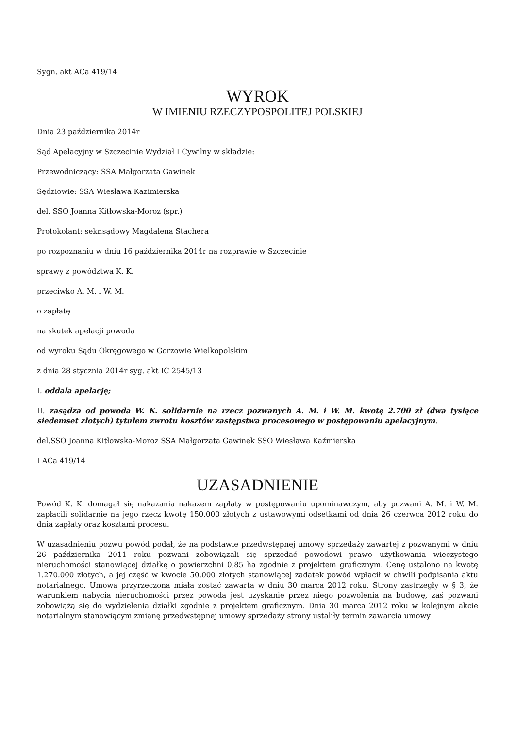Sygn. akt ACa 419/14
WYROK
W IMIENIU RZECZYPOSPOLITEJ POLSKIEJ
Dnia 23 października 2014r
Sąd Apelacyjny w Szczecinie Wydział I Cywilny w składzie:
Przewodniczący: SSA Małgorzata Gawinek
Sędziowie: SSA Wiesława Kazimierska
del. SSO Joanna Kitłowska-Moroz (spr.)
Protokolant: sekr.sądowy Magdalena Stachera
po rozpoznaniu w dniu 16 października 2014r na rozprawie w Szczecinie
sprawy z powództwa K. K.
przeciwko A. M. i W. M.
o zapłatę
na skutek apelacji powoda
od wyroku Sądu Okręgowego w Gorzowie Wielkopolskim
z dnia 28 stycznia 2014r syg. akt IC 2545/13
I. oddala apelację;
II. zasądza od powoda W. K. solidarnie na rzecz pozwanych A. M. i W. M. kwotę 2.700 zł (dwa tysiące siedemset złotych) tytułem zwrotu kosztów zastępstwa procesowego w postępowaniu apelacyjnym.
del.SSO Joanna Kitłowska-Moroz SSA Małgorzata Gawinek SSO Wiesława Kaźmierska
I ACa 419/14
UZASADNIENIE
Powód K. K. domagał się nakazania nakazem zapłaty w postępowaniu upominawczym, aby pozwani A. M. i W. M. zapłacili solidarnie na jego rzecz kwotę 150.000 złotych z ustawowymi odsetkami od dnia 26 czerwca 2012 roku do dnia zapłaty oraz kosztami procesu.
W uzasadnieniu pozwu powód podał, że na podstawie przedwstępnej umowy sprzedaży zawartej z pozwanymi w dniu 26 października 2011 roku pozwani zobowiązali się sprzedać powodowi prawo użytkowania wieczystego nieruchomości stanowiącej działkę o powierzchni 0,85 ha zgodnie z projektem graficznym. Cenę ustalono na kwotę 1.270.000 złotych, a jej część w kwocie 50.000 złotych stanowiącej zadatek powód wpłacił w chwili podpisania aktu notarialnego. Umowa przyrzeczona miała zostać zawarta w dniu 30 marca 2012 roku. Strony zastrzegły w § 3, że warunkiem nabycia nieruchomości przez powoda jest uzyskanie przez niego pozwolenia na budowę, zaś pozwani zobowiążą się do wydzielenia działki zgodnie z projektem graficznym. Dnia 30 marca 2012 roku w kolejnym akcie notarialnym stanowiącym zmianę przedwstępnej umowy sprzedaży strony ustaliły termin zawarcia umowy